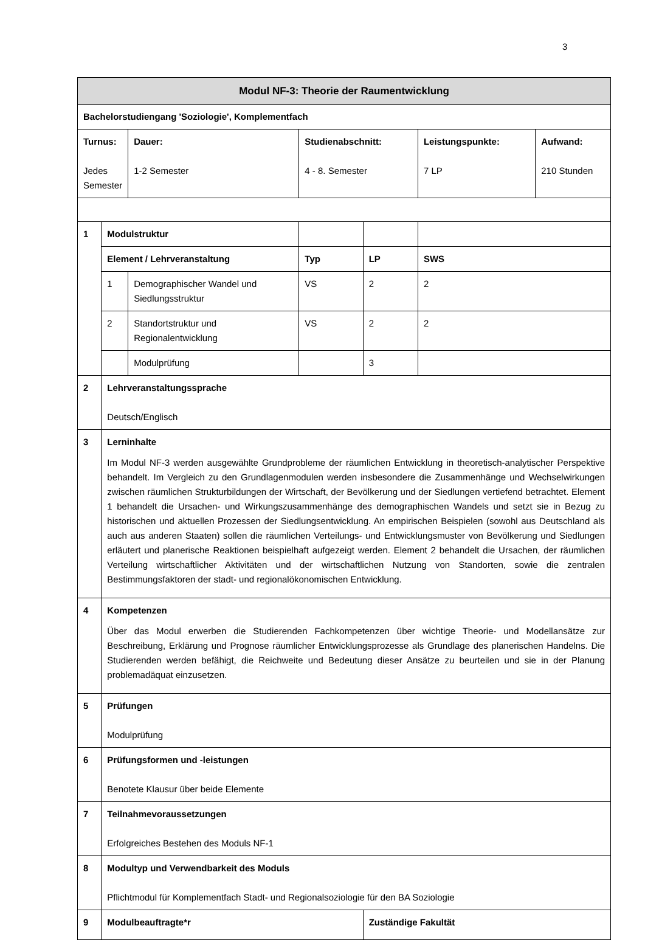3
| Modul NF-3: Theorie der Raumentwicklung | | | | | | |
| --- | --- | --- | --- | --- | --- | --- |
| Bachelorstudiengang 'Soziologie', Komplementfach | | | | | | |
| Turnus: Jedes Semester | | Dauer: 1-2 Semester | Studienabschnitt: 4 - 8. Semester | | Leistungspunkte: 7 LP | Aufwand: 210 Stunden |
| 1 | Modulstruktur | | | | | |
| | Element / Lehrveranstaltung | | Typ | LP | SWS | |
| | 1 | Demographischer Wandel und Siedlungsstruktur | VS | 2 | 2 | |
| | 2 | Standortstruktur und Regionalentwicklung | VS | 2 | 2 | |
| | | Modulprüfung | | 3 | | |
| 2 | Lehrveranstaltungssprache Deutsch/Englisch | | | | | |
| 3 | Lerninhalte Im Modul NF-3 werden ausgewählte Grundprobleme der räumlichen Entwicklung in theoretisch-analytischer Perspektive behandelt. Im Vergleich zu den Grundlagenmodulen werden insbesondere die Zusammenhänge und Wechselwirkungen zwischen räumlichen Strukturbildungen der Wirtschaft, der Bevölkerung und der Siedlungen vertiefend betrachtet. Element 1 behandelt die Ursachen- und Wirkungszusammenhänge des demographischen Wandels und setzt sie in Bezug zu historischen und aktuellen Prozessen der Siedlungsentwicklung. An empirischen Beispielen (sowohl aus Deutschland als auch aus anderen Staaten) sollen die räumlichen Verteilungs- und Entwicklungsmuster von Bevölkerung und Siedlungen erläutert und planerische Reaktionen beispielhaft aufgezeigt werden. Element 2 behandelt die Ursachen, der räumlichen Verteilung wirtschaftlicher Aktivitäten und der wirtschaftlichen Nutzung von Standorten, sowie die zentralen Bestimmungsfaktoren der stadt- und regionalökonomischen Entwicklung. | | | | | |
| 4 | Kompetenzen Über das Modul erwerben die Studierenden Fachkompetenzen über wichtige Theorie- und Modellansätze zur Beschreibung, Erklärung und Prognose räumlicher Entwicklungsprozesse als Grundlage des planerischen Handelns. Die Studierenden werden befähigt, die Reichweite und Bedeutung dieser Ansätze zu beurteilen und sie in der Planung problemadäquat einzusetzen. | | | | | |
| 5 | Prüfungen Modulprüfung | | | | | |
| 6 | Prüfungsformen und -leistungen Benotete Klausur über beide Elemente | | | | | |
| 7 | Teilnahmevoraussetzungen Erfolgreiches Bestehen des Moduls NF-1 | | | | | |
| 8 | Modultyp und Verwendbarkeit des Moduls Pflichtmodul für Komplementfach Stadt- und Regionalsoziologie für den BA Soziologie | | | | | |
| 9 | Modulbeauftragte*r | | | Zuständige Fakultät | | |